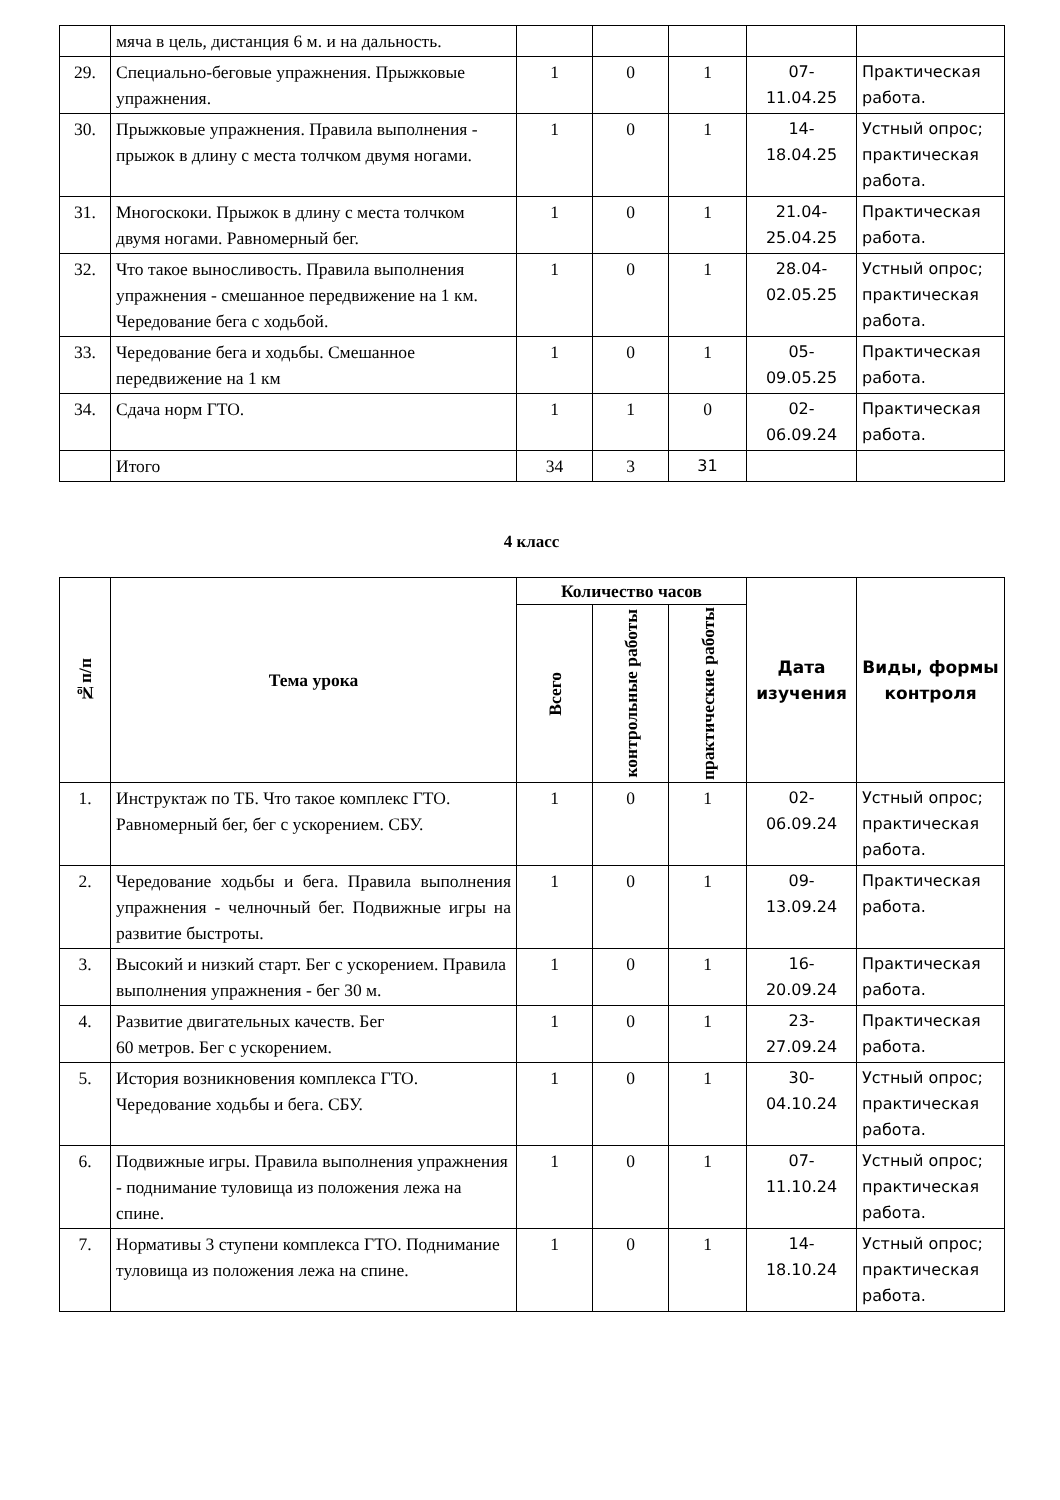| | мяча в цель, дистанция 6 м. и на дальность. | | | | | |
| 29. | Специально-беговые упражнения. Прыжковые упражнения. | 1 | 0 | 1 | 07- 11.04.25 | Практическая работа. |
| 30. | Прыжковые упражнения. Правила выполнения - прыжок в длину с места толчком двумя ногами. | 1 | 0 | 1 | 14- 18.04.25 | Устный опрос; практическая работа. |
| 31. | Многоскоки. Прыжок в длину с места толчком двумя ногами. Равномерный бег. | 1 | 0 | 1 | 21.04- 25.04.25 | Практическая работа. |
| 32. | Что такое выносливость. Правила выполнения упражнения - смешанное передвижение на 1 км. Чередование бега с ходьбой. | 1 | 0 | 1 | 28.04- 02.05.25 | Устный опрос; практическая работа. |
| 33. | Чередование бега и ходьбы. Смешанное передвижение на 1 км | 1 | 0 | 1 | 05- 09.05.25 | Практическая работа. |
| 34. | Сдача норм ГТО. | 1 | 1 | 0 | 02- 06.09.24 | Практическая работа. |
| | Итого | 34 | 3 | 31 | | |
4 класс
| №п/п | Тема урока | Количество часов | | | Дата изучения | Виды, формы контроля |
| --- | --- | --- | --- | --- | --- | --- |
| | | Всего | контрольные работы | практические работы | | |
| 1. | Инструктаж по ТБ. Что такое комплекс ГТО. Равномерный бег, бег с ускорением. СБУ. | 1 | 0 | 1 | 02- 06.09.24 | Устный опрос; практическая работа. |
| 2. | Чередование ходьбы и бега. Правила выполнения упражнения - челночный бег. Подвижные игры на развитие быстроты. | 1 | 0 | 1 | 09- 13.09.24 | Практическая работа. |
| 3. | Высокий и низкий старт. Бег с ускорением. Правила выполнения упражнения - бег 30 м. | 1 | 0 | 1 | 16- 20.09.24 | Практическая работа. |
| 4. | Развитие двигательных качеств. Бег 60 метров. Бег с ускорением. | 1 | 0 | 1 | 23- 27.09.24 | Практическая работа. |
| 5. | История возникновения комплекса ГТО. Чередование ходьбы и бега. СБУ. | 1 | 0 | 1 | 30- 04.10.24 | Устный опрос; практическая работа. |
| 6. | Подвижные игры. Правила выполнения упражнения - поднимание туловища из положения лежа на спине. | 1 | 0 | 1 | 07- 11.10.24 | Устный опрос; практическая работа. |
| 7. | Нормативы 3 ступени комплекса ГТО. Поднимание туловища из положения лежа на спине. | 1 | 0 | 1 | 14- 18.10.24 | Устный опрос; практическая работа. |